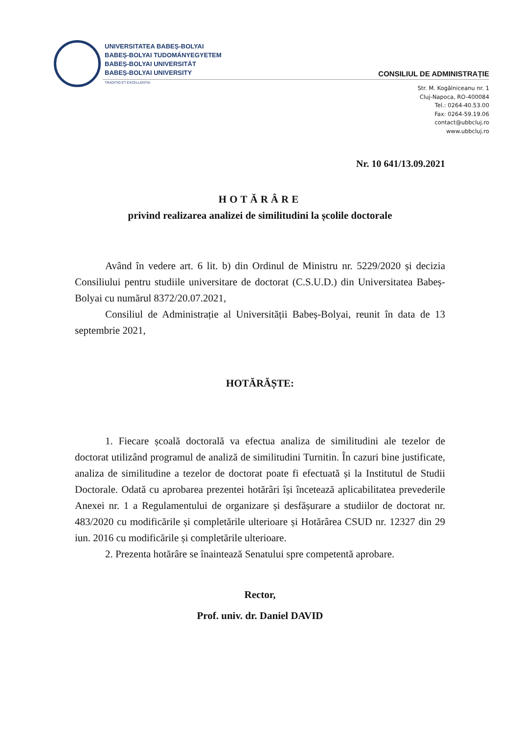UNIVERSITATEA BABEȘ-BOLYAI
BABEȘ-BOLYAI TUDOMÁNYEGYETEM
BABEȘ-BOLYAI UNIVERSITÄT
BABEȘ-BOLYAI UNIVERSITY
TRADITIO ET EXCELLENTIA
CONSILIUL DE ADMINISTRAȚIE
Str. M. Kogălniceanu nr. 1
Cluj-Napoca, RO-400084
Tel.: 0264-40.53.00
Fax: 0264-59.19.06
contact@ubbcluj.ro
www.ubbcluj.ro
Nr. 10 641/13.09.2021
HOTĂRÂRE
privind realizarea analizei de similitudini la școlile doctorale
Având în vedere art. 6 lit. b) din Ordinul de Ministru nr. 5229/2020 și decizia Consiliului pentru studiile universitare de doctorat (C.S.U.D.) din Universitatea Babeș-Bolyai cu numărul 8372/20.07.2021,
Consiliul de Administrație al Universității Babeș-Bolyai, reunit în data de 13 septembrie 2021,
HOTĂRĂȘTE:
1. Fiecare școală doctorală va efectua analiza de similitudini ale tezelor de doctorat utilizând programul de analiză de similitudini Turnitin. În cazuri bine justificate, analiza de similitudine a tezelor de doctorat poate fi efectuată și la Institutul de Studii Doctorale. Odată cu aprobarea prezentei hotărâri își încetează aplicabilitatea prevederile Anexei nr. 1 a Regulamentului de organizare și desfășurare a studiilor de doctorat nr. 483/2020 cu modificările și completările ulterioare și Hotărârea CSUD nr. 12327 din 29 iun. 2016 cu modificările și completările ulterioare.
2. Prezenta hotărâre se înaintează Senatului spre competentă aprobare.
Rector,
Prof. univ. dr. Daniel DAVID